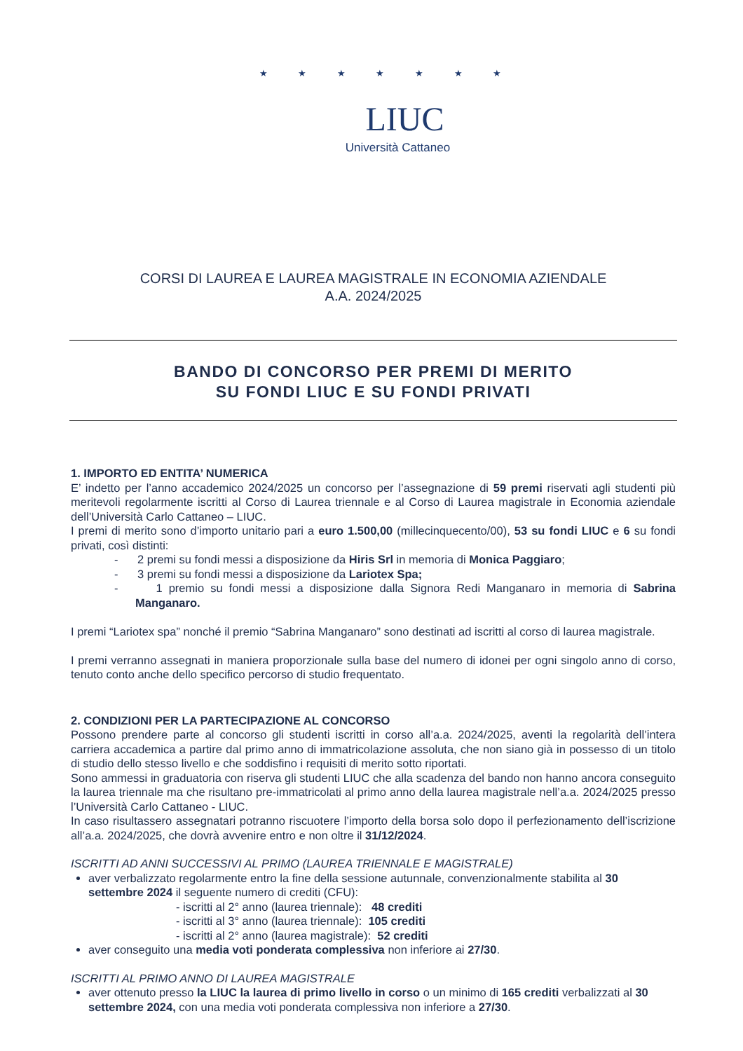★ ★ ★ ★ ★ ★ ★
LIUC
Università Cattaneo
CORSI DI LAUREA E LAUREA MAGISTRALE IN ECONOMIA AZIENDALE
A.A. 2024/2025
BANDO DI CONCORSO PER PREMI DI MERITO
SU FONDI LIUC E SU FONDI PRIVATI
1. IMPORTO ED ENTITA’ NUMERICA
E’ indetto per l’anno accademico 2024/2025 un concorso per l’assegnazione di 59 premi riservati agli studenti più meritevoli regolarmente iscritti al Corso di Laurea triennale e al Corso di Laurea magistrale in Economia aziendale dell’Università Carlo Cattaneo – LIUC.
I premi di merito sono d’importo unitario pari a euro 1.500,00 (millecinquecento/00), 53 su fondi LIUC e 6 su fondi privati, così distinti:
- 2 premi su fondi messi a disposizione da Hiris Srl in memoria di Monica Paggiaro;
- 3 premi su fondi messi a disposizione da Lariotex Spa;
- 1 premio su fondi messi a disposizione dalla Signora Redi Manganaro in memoria di Sabrina Manganaro.
I premi “Lariotex spa” nonché il premio “Sabrina Manganaro” sono destinati ad iscritti al corso di laurea magistrale.
I premi verranno assegnati in maniera proporzionale sulla base del numero di idonei per ogni singolo anno di corso, tenuto conto anche dello specifico percorso di studio frequentato.
2. CONDIZIONI PER LA PARTECIPAZIONE AL CONCORSO
Possono prendere parte al concorso gli studenti iscritti in corso all’a.a. 2024/2025, aventi la regolarità dell’intera carriera accademica a partire dal primo anno di immatricolazione assoluta, che non siano già in possesso di un titolo di studio dello stesso livello e che soddisfino i requisiti di merito sotto riportati.
Sono ammessi in graduatoria con riserva gli studenti LIUC che alla scadenza del bando non hanno ancora conseguito la laurea triennale ma che risultano pre-immatricolati al primo anno della laurea magistrale nell’a.a. 2024/2025 presso l’Università Carlo Cattaneo - LIUC.
In caso risultassero assegnatari potranno riscuotere l’importo della borsa solo dopo il perfezionamento dell’iscrizione all’a.a. 2024/2025, che dovrà avvenire entro e non oltre il 31/12/2024.
ISCRITTI AD ANNI SUCCESSIVI AL PRIMO (LAUREA TRIENNALE E MAGISTRALE)
aver verbalizzato regolarmente entro la fine della sessione autunnale, convenzionalmente stabilita al 30 settembre 2024 il seguente numero di crediti (CFU):
- iscritti al 2° anno (laurea triennale): 48 crediti
- iscritti al 3° anno (laurea triennale): 105 crediti
- iscritti al 2° anno (laurea magistrale): 52 crediti
aver conseguito una media voti ponderata complessiva non inferiore ai 27/30.
ISCRITTI AL PRIMO ANNO DI LAUREA MAGISTRALE
aver ottenuto presso la LIUC la laurea di primo livello in corso o un minimo di 165 crediti verbalizzati al 30 settembre 2024, con una media voti ponderata complessiva non inferiore a 27/30.